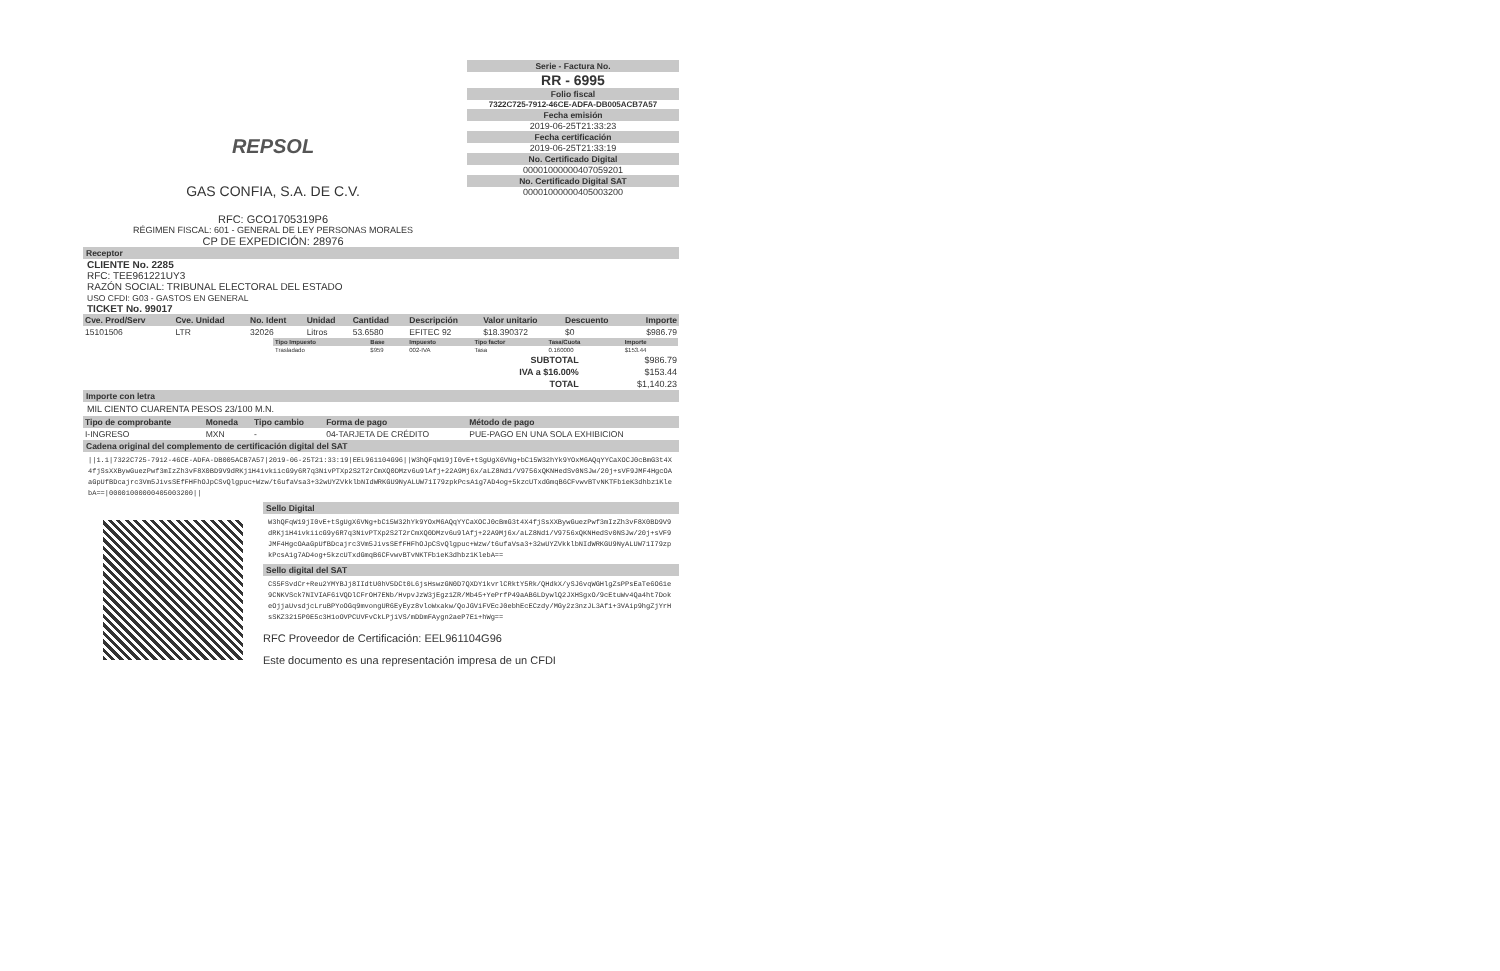REPSOL
GAS CONFIA, S.A. DE C.V.
RFC: GCO1705319P6
RÉGIMEN FISCAL: 601 - GENERAL DE LEY PERSONAS MORALES
CP DE EXPEDICIÓN: 28976
Serie - Factura No.
RR - 6995
Folio fiscal
7322C725-7912-46CE-ADFA-DB005ACB7A57
Fecha emisión
2019-06-25T21:33:23
Fecha certificación
2019-06-25T21:33:19
No. Certificado Digital
00001000000407059201
No. Certificado Digital SAT
00001000000405003200
Receptor
CLIENTE No. 2285
RFC: TEE961221UY3
RAZÓN SOCIAL: TRIBUNAL ELECTORAL DEL ESTADO
USO CFDI: G03 - GASTOS EN GENERAL
TICKET No. 99017
| Cve. Prod/Serv | Cve. Unidad | No. Ident | Unidad | Cantidad | Descripción | Valor unitario | Descuento | Importe |
| --- | --- | --- | --- | --- | --- | --- | --- | --- |
| 15101506 | LTR | 32026 | Litros | 53.6580 | EFITEC 92 | $18.390372 | $0 | $986.79 |
| Tipo Impuesto | Base | Impuesto | Tipo factor | Tasa/Cuota | Importe |
| --- | --- | --- | --- | --- | --- |
| Trasladado | $959 | 002-IVA | Tasa | 0.160000 | $153.44 |
| SUBTOTAL | $986.79 |
| IVA a $16.00% | $153.44 |
| TOTAL | $1,140.23 |
Importe con letra
MIL CIENTO CUARENTA PESOS 23/100 M.N.
| Tipo de comprobante | Moneda | Tipo cambio | Forma de pago | Método de pago |
| --- | --- | --- | --- | --- |
| I-INGRESO | MXN | - | 04-TARJETA DE CRÉDITO | PUE-PAGO EN UNA SOLA EXHIBICION |
Cadena original del complemento de certificación digital del SAT
||1.1|7322C725-7912-46CE-ADFA-DB005ACB7A57|2019-06-25T21:33:19|EEL961104G96||W3hQFqW19jI0vE+tSgUgX6VNg+bC15W32hYk9YOxM6AQqYYCaXOCJ0cBmG3t4X4fjSsXXBywGuezPwf3mIzZh3vF8X0BD9V9dRKj1H4ivkiicG9y6R7q3NivPTXp2S2T2rCmXQ0DMzv6u9lAfj+22A9Mj6x/aLZ8Nd1/V9756xQKNHedSv0NSJw/20j+sVF9JMF4HgcOAaGpUfBDcajrc3Vm5JivsSEfFHFhOJpCSvQlgpuc+Wzw/t6ufaVsa3+32wUYZVkklbNIdWRKGU9NyALUW71I79zpkPcsA1g7AD4og+5kzcUTxdGmqB6CFvwvBTvNKTFb1eK3dhbz1KlebA==|00001000000405003200||
Sello Digital
W3hQFqW19jI0vE+tSgUgX6VNg+bC15W32hYk9YOxM6AQqYYCaXOCJ0cBmG3t4X4fjSsXXBywGuezPwf3mIzZh3vF8X0BD9V9dRKj1H4ivkiicG9y6R7q3NivPTXp2S2T2rCmXQ0DMzv6u9lAfj+22A9Mj6x/aLZ8Nd1/V9756xQKNHedSv0NSJw/20j+sVF9JMF4HgcOAaGpUfBDcajrc3Vm5JivsSEfFHFhOJpCSvQlgpuc+Wzw/t6ufaVsa3+32wUYZVkklbNIdWRKGU9NyALUW71I79zpkPcsA1g7AD4og+5kzcUTxdGmqB6CFvwvBTvNKTFb1eK3dhbz1KlebA==
Sello digital del SAT
CS5FSvdCr+Reu2YMYBJj8IIdtU0hV5DCt0L6jsHswzGN0D7QXDY1kvrlCRktY5Rk/QHdkX/ySJ6vqWGHlgZsPPsEaTe6O61e9CNKVSck7NIVIAF6iVQDlCFrOH7ENb/HvpvJzW3jEgz1ZR/Mb45+YePrfP49aAB6LDywlQ2JXHSgxO/9cEtuWv4Qa4ht7DokeOjjaUvsdjcLruBPYoOGq9mvongUR6EyEyz8vloWxakw/QoJGViFVEcJ0ebhEcECzdy/MGy2z3nzJL3Af1+3VAip9hgZjYrHsSKZ3215P0E5c3H1oOVPCUVFvCkLPjiVS/mDDmFAygn2aeP7Ei+hWg==
RFC Proveedor de Certificación: EEL961104G96
Este documento es una representación impresa de un CFDI